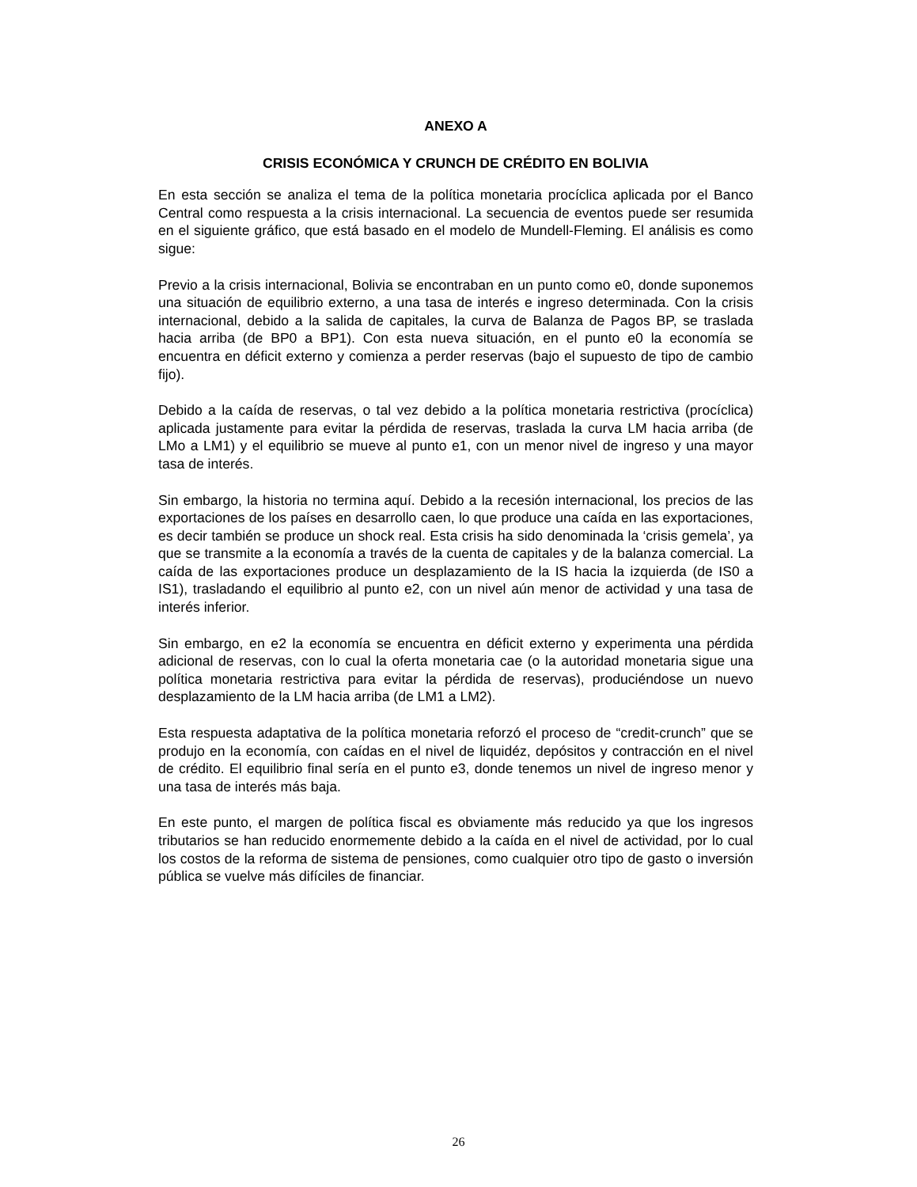ANEXO A
CRISIS ECONÓMICA Y CRUNCH DE CRÉDITO EN BOLIVIA
En esta sección se analiza el tema de la política monetaria procíclica aplicada por el Banco Central como respuesta a la crisis internacional. La secuencia de eventos puede ser resumida en el siguiente gráfico, que está basado en el modelo de Mundell-Fleming. El análisis es como sigue:
Previo a la crisis internacional, Bolivia se encontraban en un punto como e0, donde suponemos una situación de equilibrio externo, a una tasa de interés e ingreso determinada. Con la crisis internacional, debido a la salida de capitales, la curva de Balanza de Pagos BP, se traslada hacia arriba (de BP0 a BP1). Con esta nueva situación, en el punto e0 la economía se encuentra en déficit externo y comienza a perder reservas (bajo el supuesto de tipo de cambio fijo).
Debido a la caída de reservas, o tal vez debido a la política monetaria restrictiva (procíclica) aplicada justamente para evitar la pérdida de reservas, traslada la curva LM hacia arriba (de LMo a LM1) y el equilibrio se mueve al punto e1, con un menor nivel de ingreso y una mayor tasa de interés.
Sin embargo, la historia no termina aquí. Debido a la recesión internacional, los precios de las exportaciones de los países en desarrollo caen, lo que produce una caída en las exportaciones, es decir también se produce un shock real. Esta crisis ha sido denominada la ‘crisis gemela’, ya que se transmite a la economía a través de la cuenta de capitales y de la balanza comercial. La caída de las exportaciones produce un desplazamiento de la IS hacia la izquierda (de IS0 a IS1), trasladando el equilibrio al punto e2, con un nivel aún menor de actividad y una tasa de interés inferior.
Sin embargo, en e2 la economía se encuentra en déficit externo y experimenta una pérdida adicional de reservas, con lo cual la oferta monetaria cae (o la autoridad monetaria sigue una política monetaria restrictiva para evitar la pérdida de reservas), produciéndose un nuevo desplazamiento de la LM hacia arriba (de LM1 a LM2).
Esta respuesta adaptativa de la política monetaria reforzó el proceso de “credit-crunch” que se produjo en la economía, con caídas en el nivel de liquidéz, depósitos y contracción en el nivel de crédito. El equilibrio final sería en el punto e3, donde tenemos un nivel de ingreso menor y una tasa de interés más baja.
En este punto, el margen de política fiscal es obviamente más reducido ya que los ingresos tributarios se han reducido enormemente debido a la caída en el nivel de actividad, por lo cual los costos de la reforma de sistema de pensiones, como cualquier otro tipo de gasto o inversión pública se vuelve más difíciles de financiar.
26